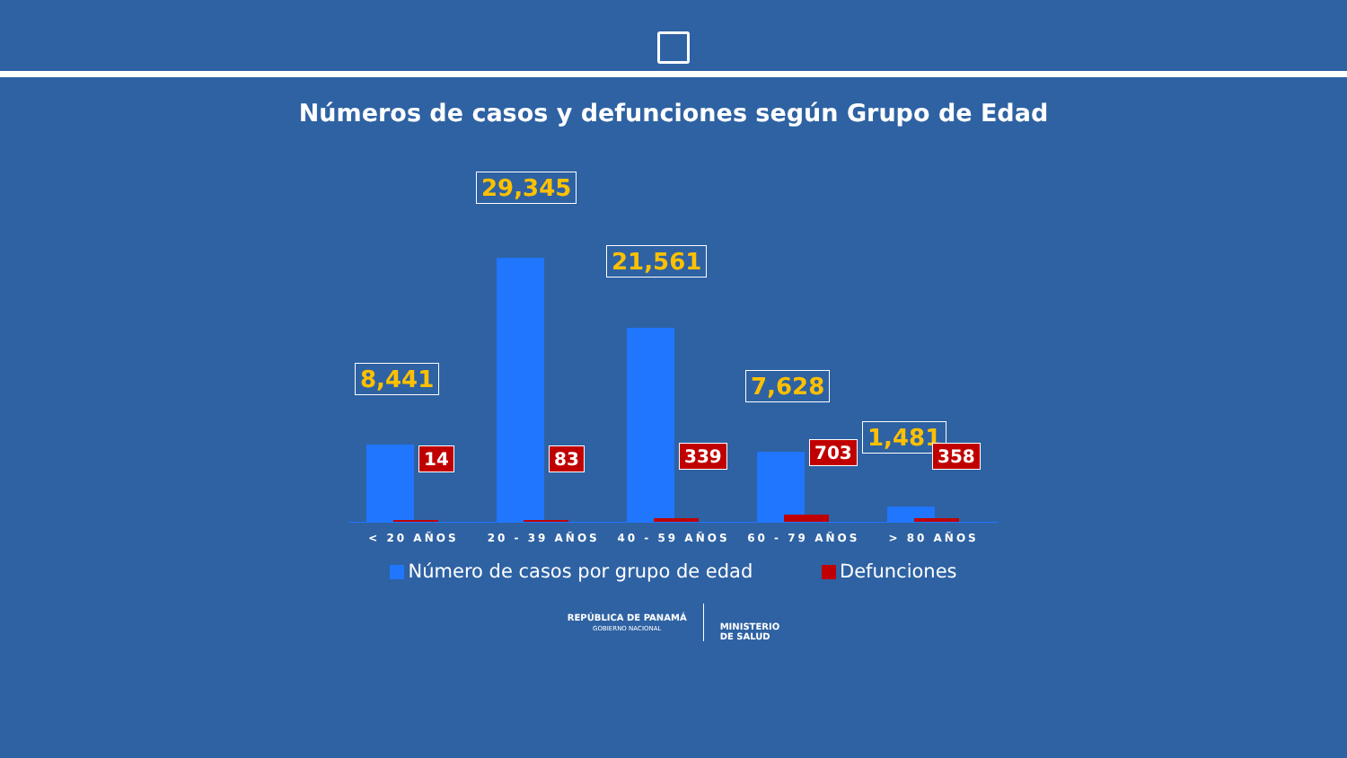Números de casos y defunciones según Grupo de Edad
8,441
14
29,345
83
21,561
339
7,628
703
1,481
358
< 20 AÑOS 20 - 39 AÑOS 40 - 59 AÑOS 60 - 79 AÑOS > 80 AÑOS
Número de casos por grupo de edad Defunciones
REPÚBLICA DE PANAMÁ
GOBIERNO NACIONAL
MINISTERIO
DE SALUD